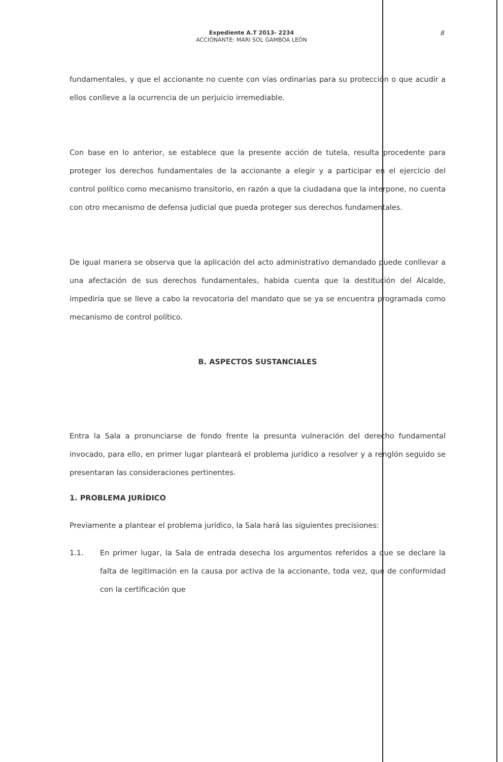8
Expediente A.T 2013- 2234
ACCIONANTE: MARI SOL GAMBOA LEÓN
fundamentales, y que el accionante no cuente con vías ordinarias para su protección o que acudir a ellos conlleve a la ocurrencia de un perjuicio irremediable.
Con base en lo anterior, se establece que la presente acción de tutela, resulta procedente para proteger los derechos fundamentales de la accionante a elegir y a participar en el ejercicio del control político como mecanismo transitorio, en razón a que la ciudadana que la interpone, no cuenta con otro mecanismo de defensa judicial que pueda proteger sus derechos fundamentales.
De igual manera se observa que la aplicación del acto administrativo demandado puede conllevar a una afectación de sus derechos fundamentales, habida cuenta que la destitución del Alcalde, impediría que se lleve a cabo la revocatoria del mandato que se ya se encuentra programada como mecanismo de control político.
B. ASPECTOS SUSTANCIALES
Entra la Sala a pronunciarse de fondo frente la presunta vulneración del derecho fundamental invocado, para ello, en primer lugar planteará el problema jurídico a resolver y a renglón seguido se presentaran las consideraciones pertinentes.
1. PROBLEMA JURÍDICO
Previamente a plantear el problema jurídico, la Sala hará las siguientes precisiones:
1.1. En primer lugar, la Sala de entrada desecha los argumentos referidos a que se declare la falta de legitimación en la causa por activa de la accionante, toda vez, que de conformidad con la certificación que